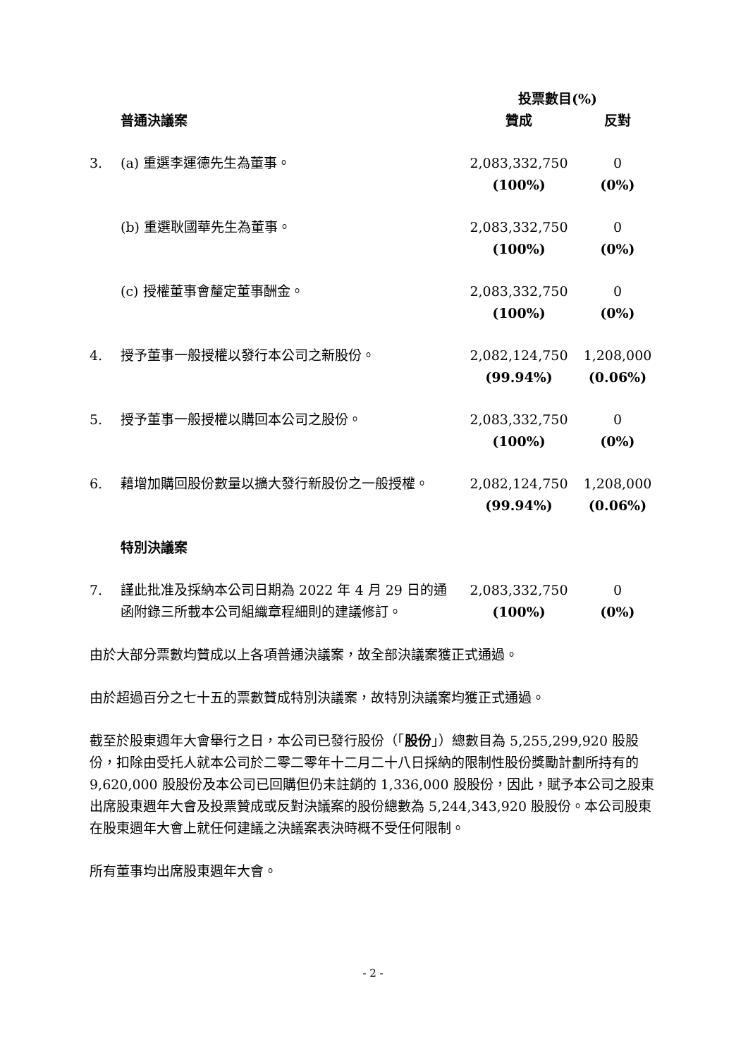| | | 投票數目(%) | |
| --- | --- | --- | --- |
| | 普通決議案 | 贊成 | 反對 |
| 3. | (a) 重選李運德先生為董事。 | 2,083,332,750 (100%) | 0 (0%) |
| | (b) 重選耿國華先生為董事。 | 2,083,332,750 (100%) | 0 (0%) |
| | (c) 授權董事會釐定董事酬金。 | 2,083,332,750 (100%) | 0 (0%) |
| 4. | 授予董事一般授權以發行本公司之新股份。 | 2,082,124,750 (99.94%) | 1,208,000 (0.06%) |
| 5. | 授予董事一般授權以購回本公司之股份。 | 2,083,332,750 (100%) | 0 (0%) |
| 6. | 藉增加購回股份數量以擴大發行新股份之一般授權。 | 2,082,124,750 (99.94%) | 1,208,000 (0.06%) |
| | 特別決議案 | | |
| 7. | 謹此批准及採納本公司日期為 2022 年 4 月 29 日的通函附錄三所載本公司組織章程細則的建議修訂。 | 2,083,332,750 (100%) | 0 (0%) |
由於大部分票數均贊成以上各項普通決議案，故全部決議案獲正式通過。
由於超過百分之七十五的票數贊成特別決議案，故特別決議案均獲正式通過。
截至於股東週年大會舉行之日，本公司已發行股份（「股份」）總數目為 5,255,299,920 股股份，扣除由受托人就本公司於二零二零年十二月二十八日採納的限制性股份獎勵計劃所持有的 9,620,000 股股份及本公司已回購但仍未註銷的 1,336,000 股股份，因此，賦予本公司之股東出席股東週年大會及投票贊成或反對決議案的股份總數為 5,244,343,920 股股份。本公司股東在股東週年大會上就任何建議之決議案表決時概不受任何限制。
所有董事均出席股東週年大會。
- 2 -